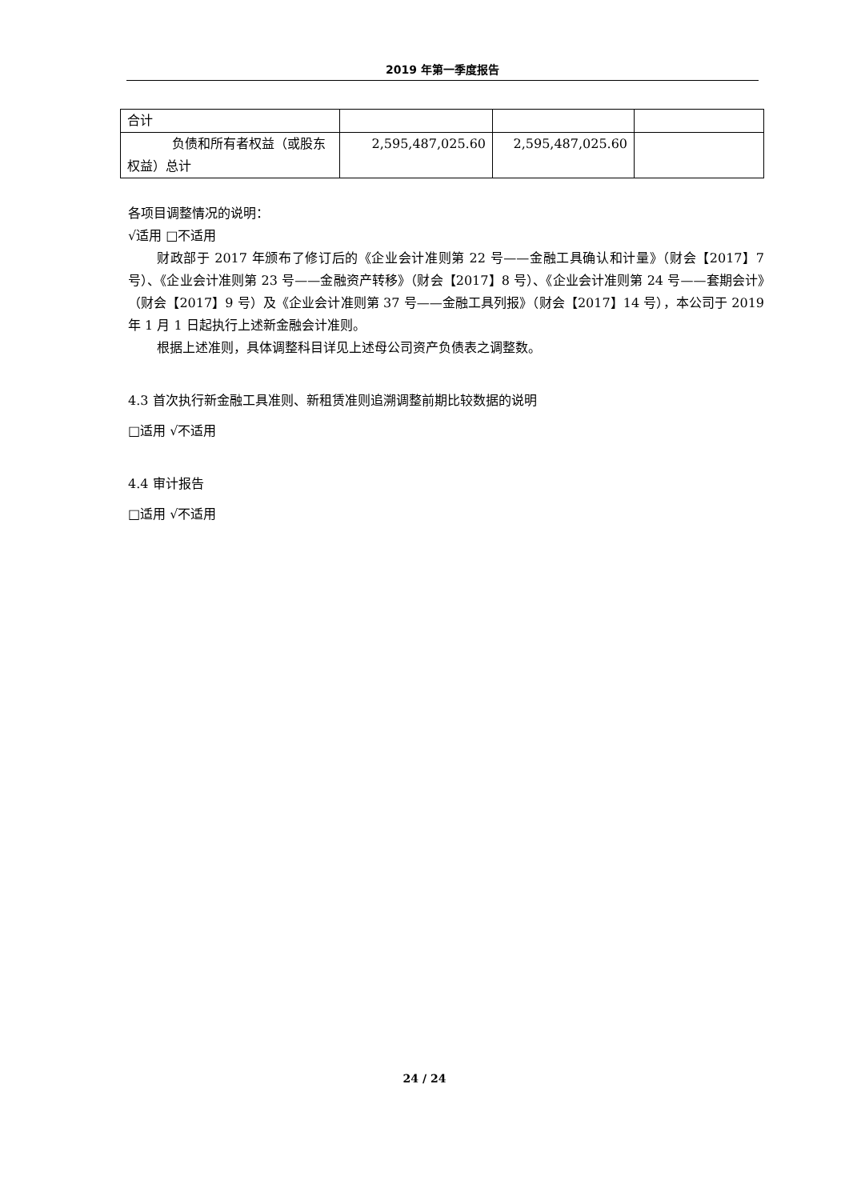2019 年第一季度报告
| 合计 | | | |
| 负债和所有者权益（或股东权益）总计 | 2,595,487,025.60 | 2,595,487,025.60 | |
各项目调整情况的说明：
√适用 □不适用
财政部于 2017 年颁布了修订后的《企业会计准则第 22 号——金融工具确认和计量》（财会【2017】7 号）、《企业会计准则第 23 号——金融资产转移》（财会【2017】8 号）、《企业会计准则第 24 号——套期会计》（财会【2017】9 号）及《企业会计准则第 37 号——金融工具列报》（财会【2017】14 号），本公司于 2019 年 1 月 1 日起执行上述新金融会计准则。
根据上述准则，具体调整科目详见上述母公司资产负债表之调整数。
4.3 首次执行新金融工具准则、新租赁准则追溯调整前期比较数据的说明
□适用 √不适用
4.4 审计报告
□适用 √不适用
24 / 24